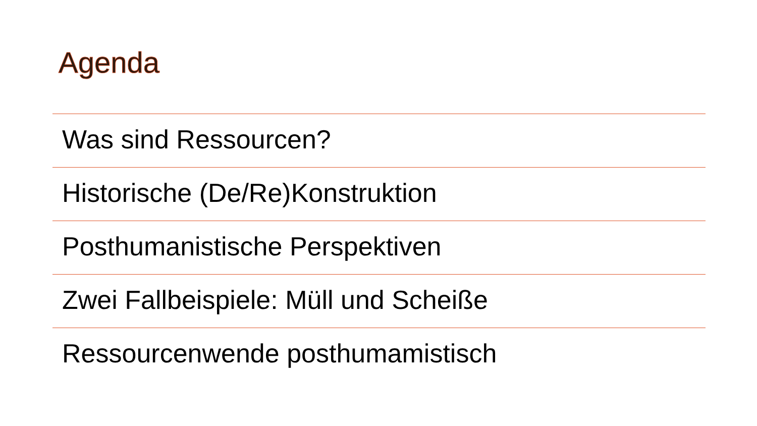Agenda
Was sind Ressourcen?
Historische (De/Re)Konstruktion
Posthumanistische Perspektiven
Zwei Fallbeispiele: Müll und Scheiße
Ressourcenwende posthumamistisch